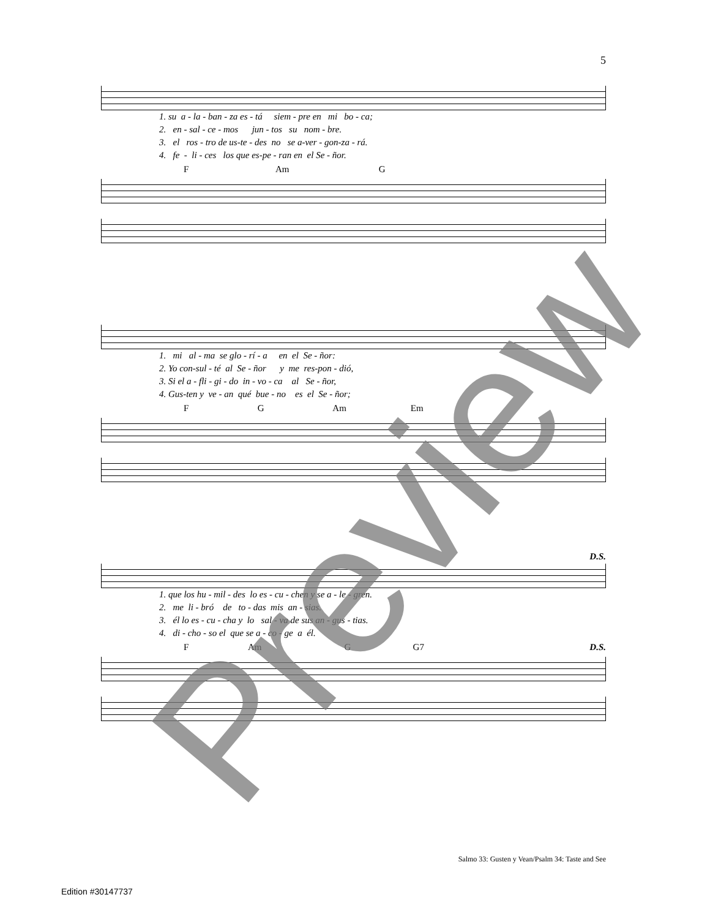5
1. su a - la - ban - za es - tá siem - pre en mi bo - ca; 2. en - sal - ce - mos jun - tos su nom - bre. 3. el ros - tro de us-te - des no se a-ver - gon-za - rá. 4. fe - li - ces los que es-pe - ran en el Se - ñor.
F Am G
1. mi al - ma se glo - rí - a en el Se - ñor: 2. Yo con-sul - té al Se - ñor y me res-pon - dió, 3. Si el a - fli - gi - do in - vo - ca al Se - ñor, 4. Gus-ten y ve - an qué bue - no es el Se - ñor;
F G Am Em
D.S.
1. que los hu - mil - des lo es - cu - chen y se a - le - gren. 2. me li - bró de to - das mis an - sias. 3. él lo es - cu - cha y lo sal - va de sus an - gus - tias. 4. di - cho - so el que se a - co - ge a él.
F Am G G7 D.S.
Salmo 33: Gusten y Vean/Psalm 34: Taste and See
Edition #30147737
Preview